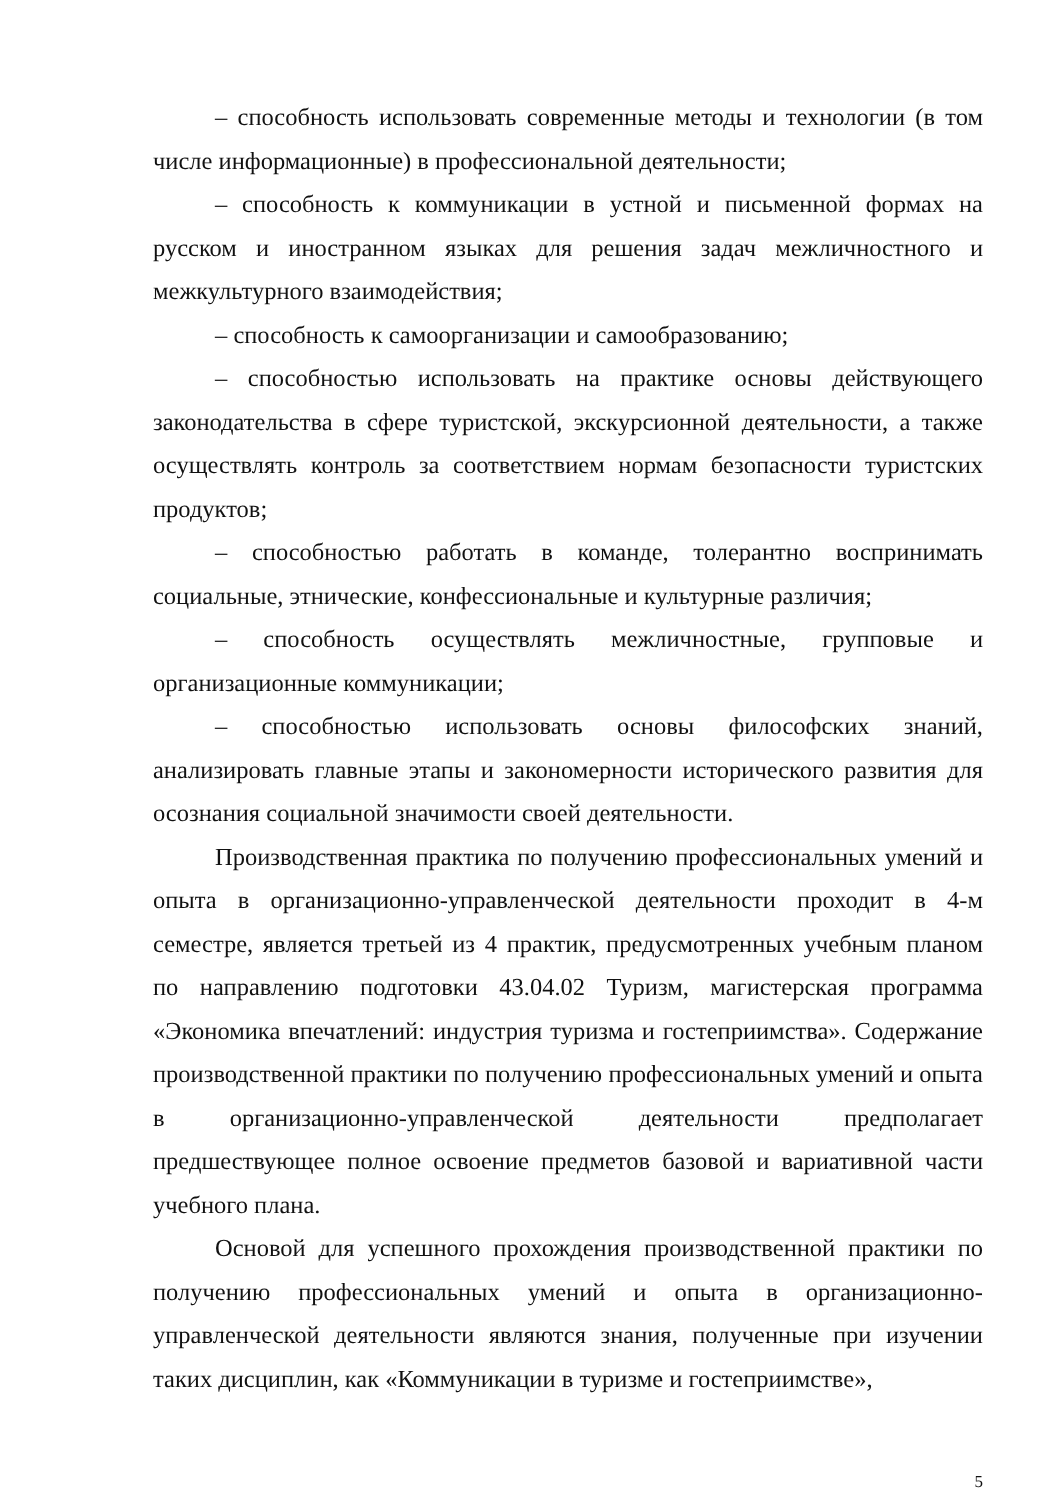– способность использовать современные методы и технологии (в том числе информационные) в профессиональной деятельности;
– способность к коммуникации в устной и письменной формах на русском и иностранном языках для решения задач межличностного и межкультурного взаимодействия;
– способность к самоорганизации и самообразованию;
– способностью использовать на практике основы действующего законодательства в сфере туристской, экскурсионной деятельности, а также осуществлять контроль за соответствием нормам безопасности туристских продуктов;
– способностью работать в команде, толерантно воспринимать социальные, этнические, конфессиональные и культурные различия;
– способность осуществлять межличностные, групповые и организационные коммуникации;
– способностью использовать основы философских знаний, анализировать главные этапы и закономерности исторического развития для осознания социальной значимости своей деятельности.
Производственная практика по получению профессиональных умений и опыта в организационно-управленческой деятельности проходит в 4-м семестре, является третьей из 4 практик, предусмотренных учебным планом по направлению подготовки 43.04.02 Туризм, магистерская программа «Экономика впечатлений: индустрия туризма и гостеприимства». Содержание производственной практики по получению профессиональных умений и опыта в организационно-управленческой деятельности предполагает предшествующее полное освоение предметов базовой и вариативной части учебного плана.
Основой для успешного прохождения производственной практики по получению профессиональных умений и опыта в организационно-управленческой деятельности являются знания, полученные при изучении таких дисциплин, как «Коммуникации в туризме и гостеприимстве»,
5